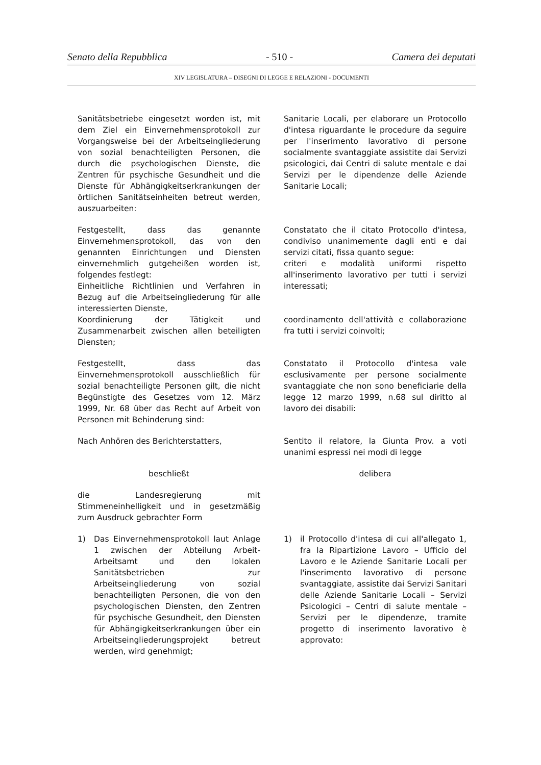Senato della Repubblica - 510 - Camera dei deputati
XIV LEGISLATURA – DISEGNI DI LEGGE E RELAZIONI - DOCUMENTI
Sanitätsbetriebe eingesetzt worden ist, mit dem Ziel ein Einvernehmensprotokoll zur Vorgangsweise bei der Arbeitseingliederung von sozial benachteiligten Personen, die durch die psychologischen Dienste, die Zentren für psychische Gesundheit und die Dienste für Abhängigkeitserkrankungen der örtlichen Sanitätseinheiten betreut werden, auszuarbeiten:
Sanitarie Locali, per elaborare un Protocollo d'intesa riguardante le procedure da seguire per l'inserimento lavorativo di persone socialmente svantaggiate assistite dai Servizi psicologici, dai Centri di salute mentale e dai Servizi per le dipendenze delle Aziende Sanitarie Locali;
Festgestellt, dass das genannte Einvernehmensprotokoll, das von den genannten Einrichtungen und Diensten einvernehmlich gutgeheißen worden ist, folgendes festlegt:
Einheitliche Richtlinien und Verfahren in Bezug auf die Arbeitseingliederung für alle interessierten Dienste,
Koordinierung der Tätigkeit und Zusammenarbeit zwischen allen beteiligten Diensten;
Constatato che il citato Protocollo d'intesa, condiviso unanimemente dagli enti e dai servizi citati, fissa quanto segue:
criteri e modalità uniformi rispetto all'inserimento lavorativo per tutti i servizi interessati;
coordinamento dell'attività e collaborazione fra tutti i servizi coinvolti;
Festgestellt, dass das Einvernehmensprotokoll ausschließlich für sozial benachteiligte Personen gilt, die nicht Begünstigte des Gesetzes vom 12. März 1999, Nr. 68 über das Recht auf Arbeit von Personen mit Behinderung sind:
Constatato il Protocollo d'intesa vale esclusivamente per persone socialmente svantaggiate che non sono beneficiarie della legge 12 marzo 1999, n.68 sul diritto al lavoro dei disabili:
Nach Anhören des Berichterstatters, Sentito il relatore, la Giunta Prov. a voti unanimi espressi nei modi di legge
beschließt delibera
die Landesregierung mit Stimmeneinhelligkeit und in gesetzmäßig zum Ausdruck gebrachter Form
1) Das Einvernehmensprotokoll laut Anlage 1 zwischen der Abteilung Arbeit-Arbeitsamt und den lokalen Sanitätsbetrieben zur Arbeitseingliederung von sozial benachteiligten Personen, die von den psychologischen Diensten, den Zentren für psychische Gesundheit, den Diensten für Abhängigkeitserkrankungen über ein Arbeitseingliederungsprojekt betreut werden, wird genehmigt;
1) il Protocollo d'intesa di cui all'allegato 1, fra la Ripartizione Lavoro – Ufficio del Lavoro e le Aziende Sanitarie Locali per l'inserimento lavorativo di persone svantaggiate, assistite dai Servizi Sanitari delle Aziende Sanitarie Locali – Servizi Psicologici – Centri di salute mentale – Servizi per le dipendenze, tramite progetto di inserimento lavorativo è approvato: